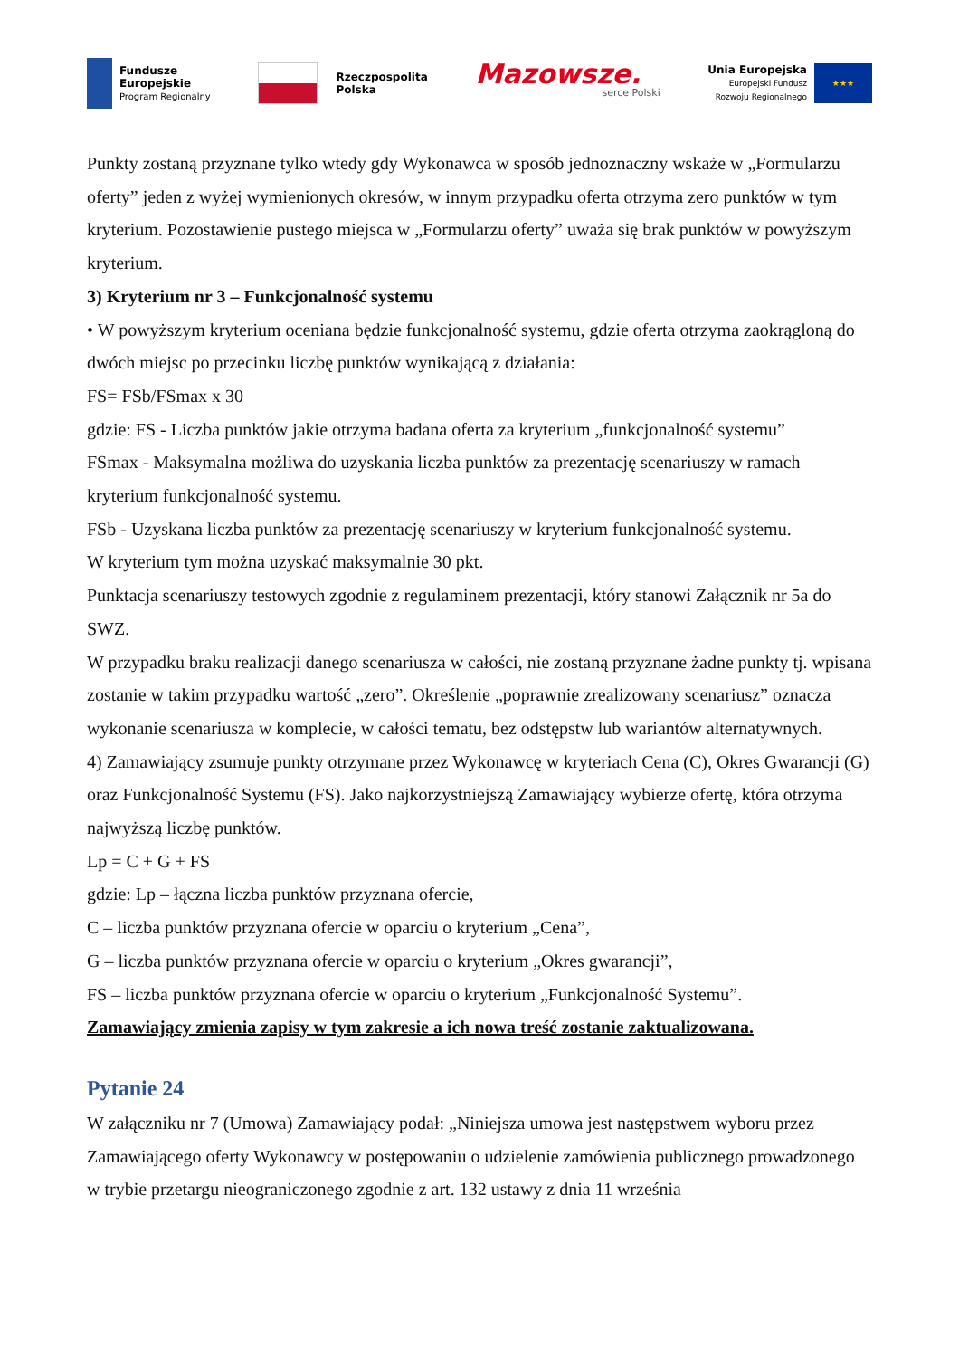Fundusze
Europejskie
Program Regionalny
Rzeczpospolita
Polska
Mazowsze.
serce Polski
Unia Europejska
Europejski Fundusz
Rozwoju Regionalnego
★★★
Punkty zostaną przyznane tylko wtedy gdy Wykonawca w sposób jednoznaczny wskaże w „Formularzu oferty” jeden z wyżej wymienionych okresów, w innym przypadku oferta otrzyma zero punktów w tym kryterium. Pozostawienie pustego miejsca w „Formularzu oferty” uważa się brak punktów w powyższym kryterium.
3) Kryterium nr 3 – Funkcjonalność systemu
• W powyższym kryterium oceniana będzie funkcjonalność systemu, gdzie oferta otrzyma zaokrągloną do dwóch miejsc po przecinku liczbę punktów wynikającą z działania:
FS= FSb/FSmax x 30
gdzie: FS - Liczba punktów jakie otrzyma badana oferta za kryterium „funkcjonalność systemu”
FSmax - Maksymalna możliwa do uzyskania liczba punktów za prezentację scenariuszy w ramach kryterium funkcjonalność systemu.
FSb - Uzyskana liczba punktów za prezentację scenariuszy w kryterium funkcjonalność systemu.
W kryterium tym można uzyskać maksymalnie 30 pkt.
Punktacja scenariuszy testowych zgodnie z regulaminem prezentacji, który stanowi Załącznik nr 5a do SWZ.
W przypadku braku realizacji danego scenariusza w całości, nie zostaną przyznane żadne punkty tj. wpisana zostanie w takim przypadku wartość „zero”. Określenie „poprawnie zrealizowany scenariusz” oznacza wykonanie scenariusza w komplecie, w całości tematu, bez odstępstw lub wariantów alternatywnych.
4) Zamawiający zsumuje punkty otrzymane przez Wykonawcę w kryteriach Cena (C), Okres Gwarancji (G) oraz Funkcjonalność Systemu (FS). Jako najkorzystniejszą Zamawiający wybierze ofertę, która otrzyma najwyższą liczbę punktów.
Lp = C + G + FS
gdzie: Lp – łączna liczba punktów przyznana ofercie,
C – liczba punktów przyznana ofercie w oparciu o kryterium „Cena”,
G – liczba punktów przyznana ofercie w oparciu o kryterium „Okres gwarancji”,
FS – liczba punktów przyznana ofercie w oparciu o kryterium „Funkcjonalność Systemu”.
Zamawiający zmienia zapisy w tym zakresie a ich nowa treść zostanie zaktualizowana.
Pytanie 24
W załączniku nr 7 (Umowa) Zamawiający podał: „Niniejsza umowa jest następstwem wyboru przez Zamawiającego oferty Wykonawcy w postępowaniu o udzielenie zamówienia publicznego prowadzonego w trybie przetargu nieograniczonego zgodnie z art. 132 ustawy z dnia 11 września